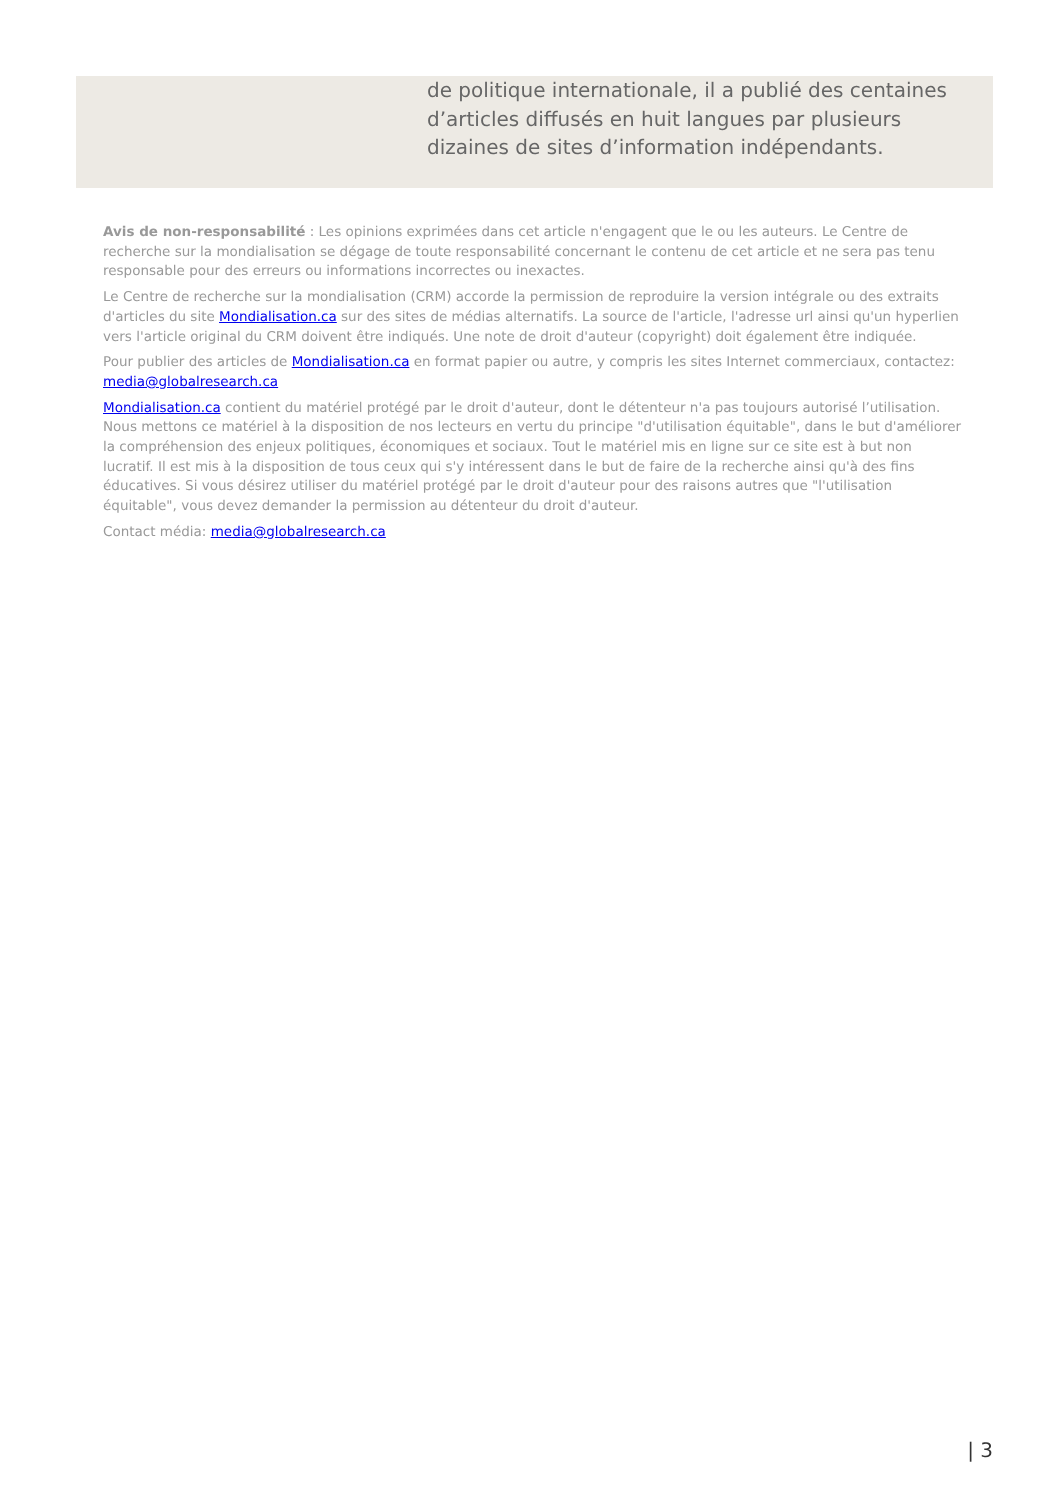de politique internationale, il a publié des centaines d’articles diffusés en huit langues par plusieurs dizaines de sites d’information indépendants.
Avis de non-responsabilité : Les opinions exprimées dans cet article n'engagent que le ou les auteurs. Le Centre de recherche sur la mondialisation se dégage de toute responsabilité concernant le contenu de cet article et ne sera pas tenu responsable pour des erreurs ou informations incorrectes ou inexactes.
Le Centre de recherche sur la mondialisation (CRM) accorde la permission de reproduire la version intégrale ou des extraits d'articles du site Mondialisation.ca sur des sites de médias alternatifs. La source de l'article, l'adresse url ainsi qu'un hyperlien vers l'article original du CRM doivent être indiqués. Une note de droit d'auteur (copyright) doit également être indiquée.
Pour publier des articles de Mondialisation.ca en format papier ou autre, y compris les sites Internet commerciaux, contactez: media@globalresearch.ca
Mondialisation.ca contient du matériel protégé par le droit d'auteur, dont le détenteur n'a pas toujours autorisé l’utilisation. Nous mettons ce matériel à la disposition de nos lecteurs en vertu du principe "d'utilisation équitable", dans le but d'améliorer la compréhension des enjeux politiques, économiques et sociaux. Tout le matériel mis en ligne sur ce site est à but non lucratif. Il est mis à la disposition de tous ceux qui s'y intéressent dans le but de faire de la recherche ainsi qu'à des fins éducatives. Si vous désirez utiliser du matériel protégé par le droit d'auteur pour des raisons autres que "l'utilisation équitable", vous devez demander la permission au détenteur du droit d'auteur.
Contact média: media@globalresearch.ca
| 3